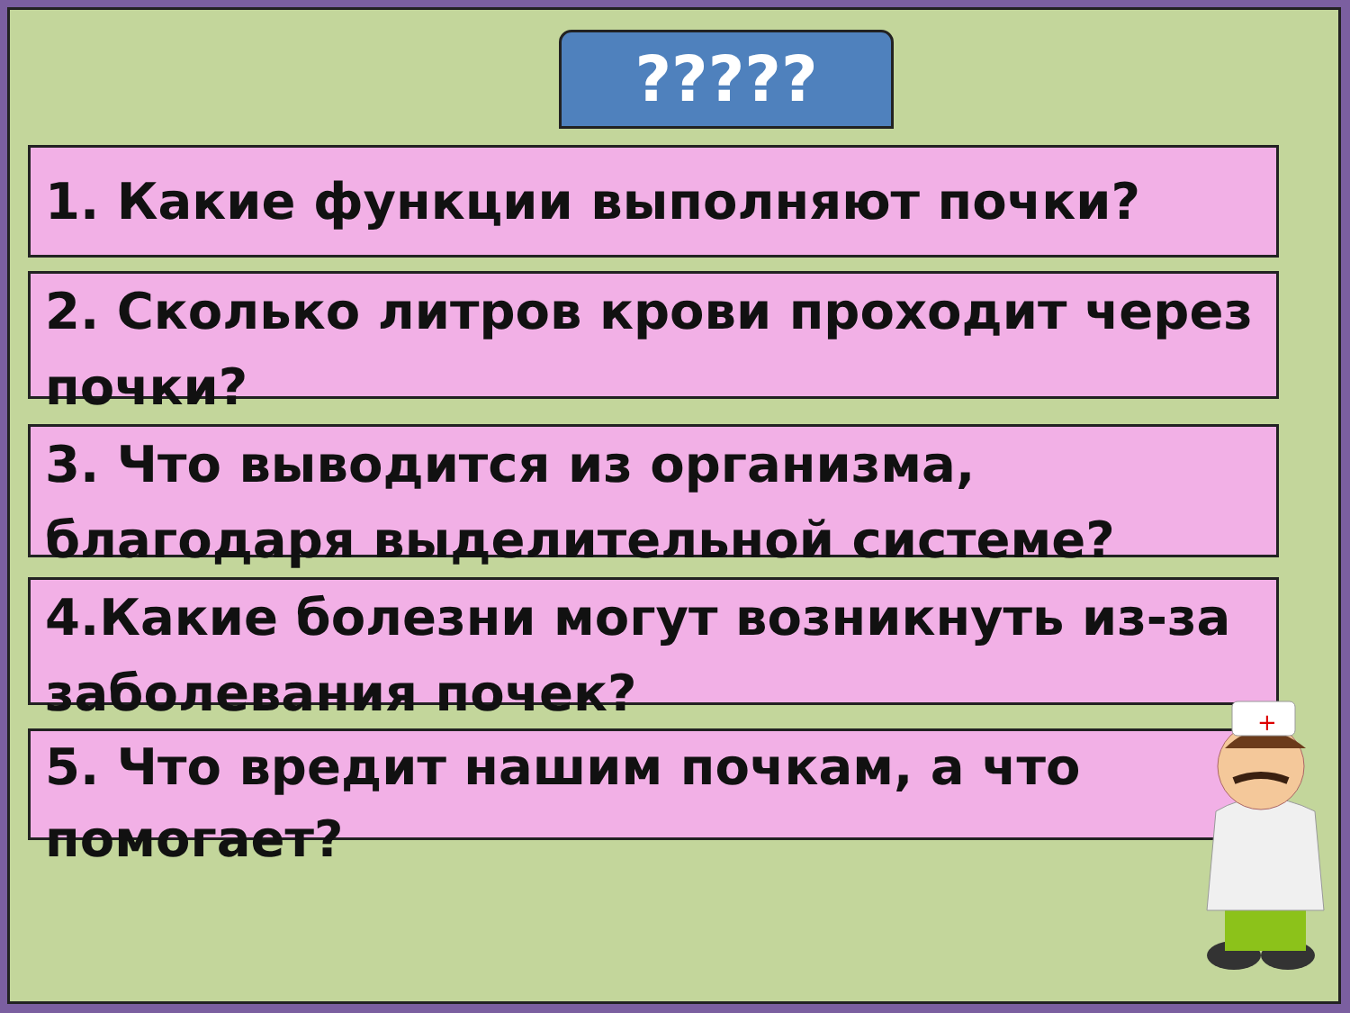?????
1. Какие функции выполняют почки?
2. Сколько литров крови проходит через почки?
3. Что выводится из организма, благодаря выделительной системе?
4.Какие болезни могут возникнуть из-за заболевания почек?
5. Что вредит нашим почкам, а что помогает?
+